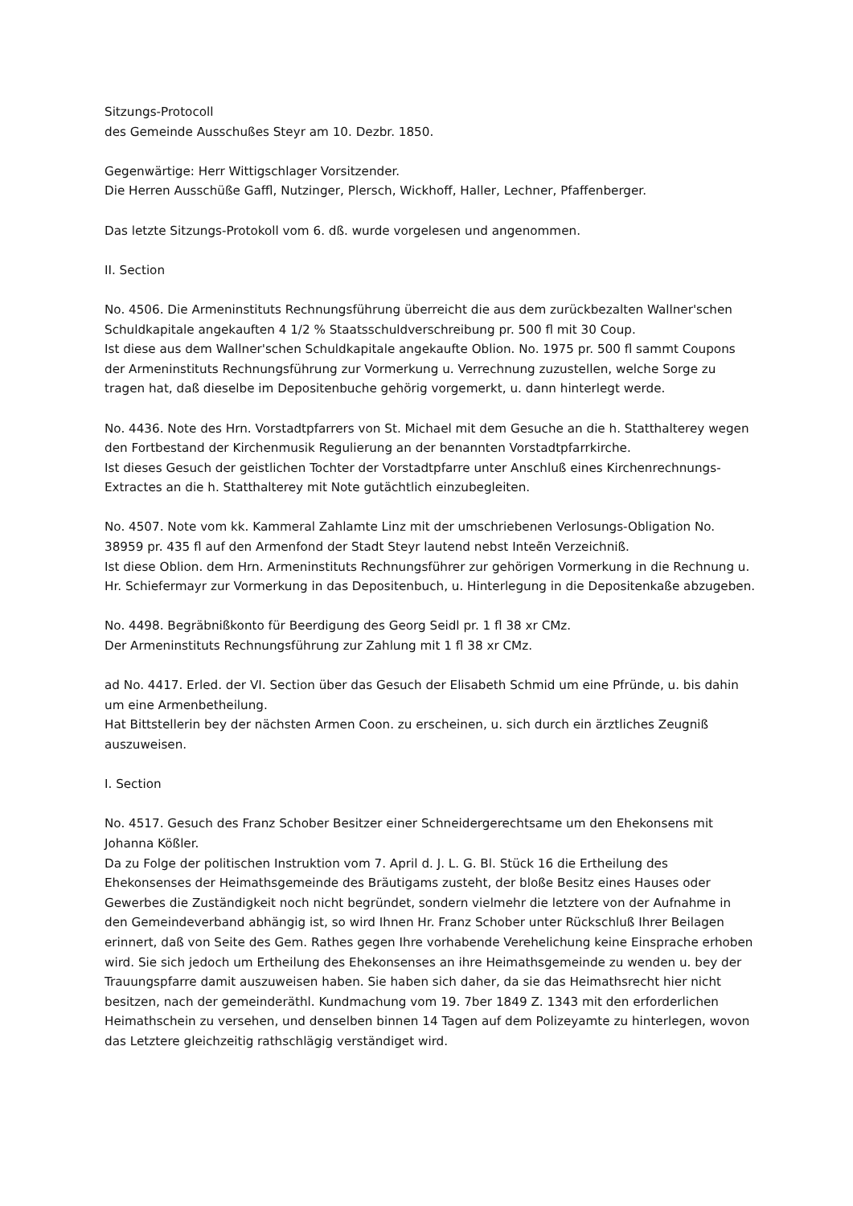Sitzungs-Protocoll
des Gemeinde Ausschußes Steyr am 10. Dezbr. 1850.
Gegenwärtige: Herr Wittigschlager Vorsitzender.
Die Herren Ausschüße Gaffl, Nutzinger, Plersch, Wickhoff, Haller, Lechner, Pfaffenberger.
Das letzte Sitzungs-Protokoll vom 6. dß. wurde vorgelesen und angenommen.
II. Section
No. 4506. Die Armeninstituts Rechnungsführung überreicht die aus dem zurückbezalten Wallner'schen Schuldkapitale angekauften 4 1/2 % Staatsschuldverschreibung pr. 500 fl mit 30 Coup.
Ist diese aus dem Wallner'schen Schuldkapitale angekaufte Oblion. No. 1975 pr. 500 fl sammt Coupons der Armeninstituts Rechnungsführung zur Vormerkung u. Verrechnung zuzustellen, welche Sorge zu tragen hat, daß dieselbe im Depositenbuche gehörig vorgemerkt, u. dann hinterlegt werde.
No. 4436. Note des Hrn. Vorstadtpfarrers von St. Michael mit dem Gesuche an die h. Statthalterey wegen den Fortbestand der Kirchenmusik Regulierung an der benannten Vorstadtpfarrkirche.
Ist dieses Gesuch der geistlichen Tochter der Vorstadtpfarre unter Anschluß eines Kirchenrechnungs-Extractes an die h. Statthalterey mit Note gutächtlich einzubegleiten.
No. 4507. Note vom kk. Kammeral Zahlamte Linz mit der umschriebenen Verlosungs-Obligation No. 38959 pr. 435 fl auf den Armenfond der Stadt Steyr lautend nebst Inteẽn Verzeichniß.
Ist diese Oblion. dem Hrn. Armeninstituts Rechnungsführer zur gehörigen Vormerkung in die Rechnung u. Hr. Schiefermayr zur Vormerkung in das Depositenbuch, u. Hinterlegung in die Depositenkaße abzugeben.
No. 4498. Begräbnißkonto für Beerdigung des Georg Seidl pr. 1 fl 38 xr CMz.
Der Armeninstituts Rechnungsführung zur Zahlung mit 1 fl 38 xr CMz.
ad No. 4417. Erled. der VI. Section über das Gesuch der Elisabeth Schmid um eine Pfründe, u. bis dahin um eine Armenbetheilung.
Hat Bittstellerin bey der nächsten Armen Coon. zu erscheinen, u. sich durch ein ärztliches Zeugniß auszuweisen.
I. Section
No. 4517. Gesuch des Franz Schober Besitzer einer Schneidergerechtsame um den Ehekonsens mit Johanna Kößler.
Da zu Folge der politischen Instruktion vom 7. April d. J. L. G. Bl. Stück 16 die Ertheilung des Ehekonsenses der Heimathsgemeinde des Bräutigams zusteht, der bloße Besitz eines Hauses oder Gewerbes die Zuständigkeit noch nicht begründet, sondern vielmehr die letztere von der Aufnahme in den Gemeindeverband abhängig ist, so wird Ihnen Hr. Franz Schober unter Rückschluß Ihrer Beilagen erinnert, daß von Seite des Gem. Rathes gegen Ihre vorhabende Verehelichung keine Einsprache erhoben wird. Sie sich jedoch um Ertheilung des Ehekonsenses an ihre Heimathsgemeinde zu wenden u. bey der Trauungspfarre damit auszuweisen haben. Sie haben sich daher, da sie das Heimathsrecht hier nicht besitzen, nach der gemeinderäthl. Kundmachung vom 19. 7ber 1849 Z. 1343 mit den erforderlichen Heimathschein zu versehen, und denselben binnen 14 Tagen auf dem Polizeyamte zu hinterlegen, wovon das Letztere gleichzeitig rathschlägig verständiget wird.